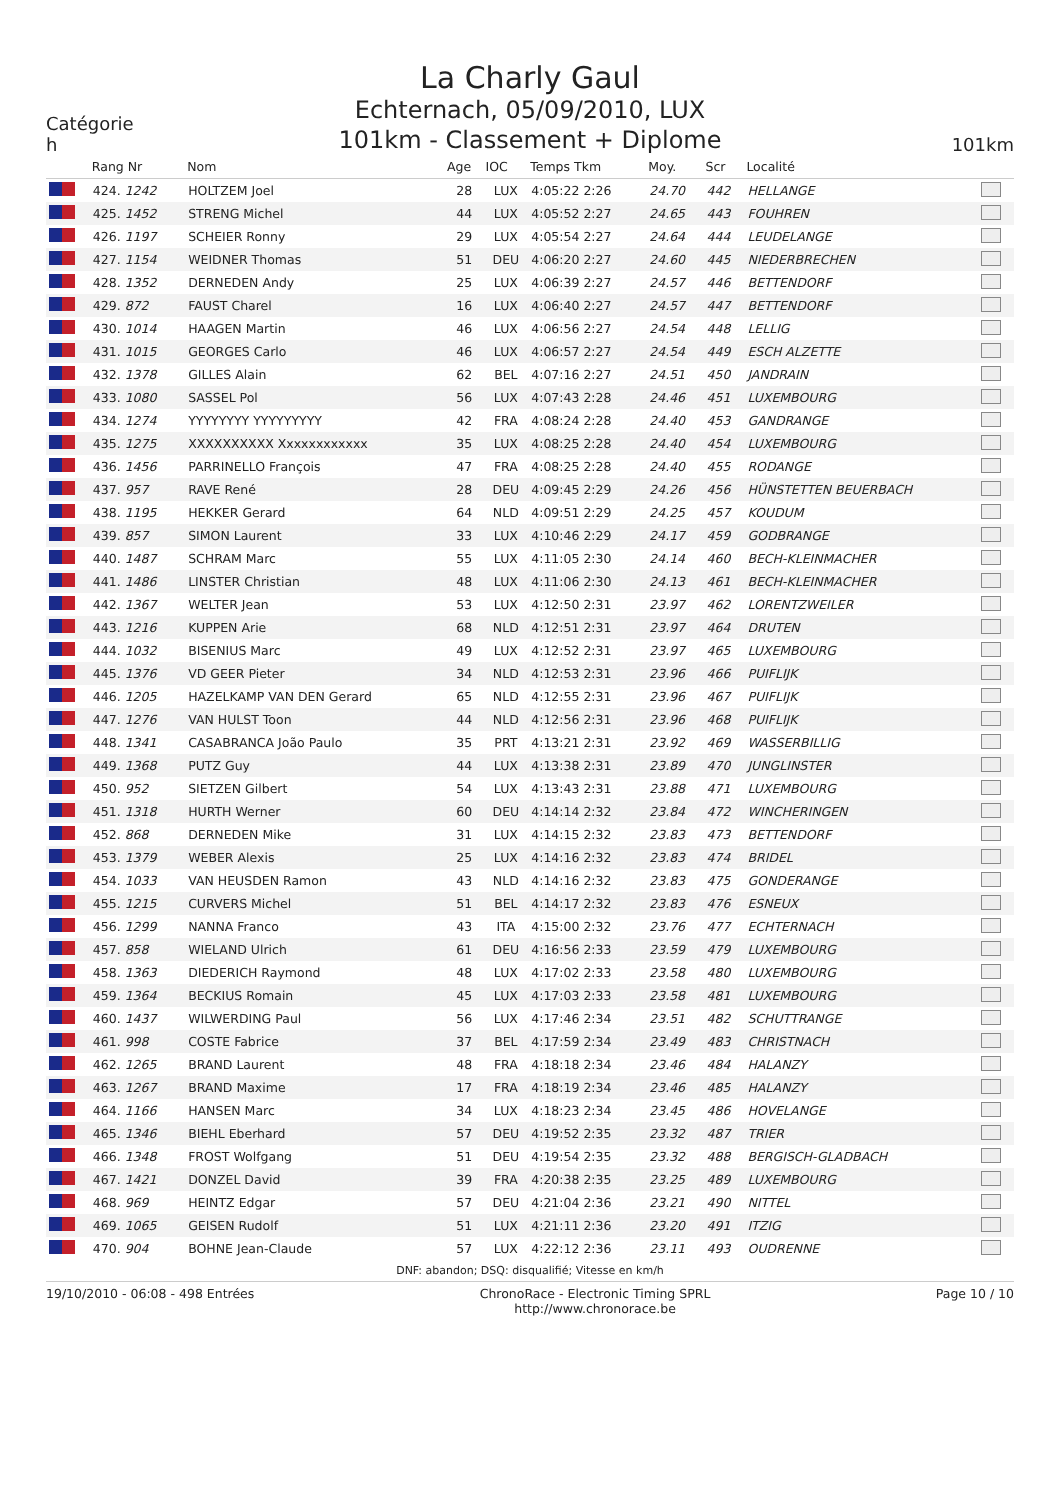Catégorie
h
La Charly Gaul
Echternach, 05/09/2010, LUX
101km - Classement + Diplome
101km
| | Rang Nr | Nom | Age | IOC | Temps Tkm | Moy. | Scr | Localité | |
| --- | --- | --- | --- | --- | --- | --- | --- | --- | --- |
| | 424. 1242 | HOLTZEM Joel | 28 | LUX | 4:05:22 2:26 | 24.70 | 442 | HELLANGE | |
| | 425. 1452 | STRENG Michel | 44 | LUX | 4:05:52 2:27 | 24.65 | 443 | FOUHREN | |
| | 426. 1197 | SCHEIER Ronny | 29 | LUX | 4:05:54 2:27 | 24.64 | 444 | LEUDELANGE | |
| | 427. 1154 | WEIDNER Thomas | 51 | DEU | 4:06:20 2:27 | 24.60 | 445 | NIEDERBRECHEN | |
| | 428. 1352 | DERNEDEN Andy | 25 | LUX | 4:06:39 2:27 | 24.57 | 446 | BETTENDORF | |
| | 429. 872 | FAUST Charel | 16 | LUX | 4:06:40 2:27 | 24.57 | 447 | BETTENDORF | |
| | 430. 1014 | HAAGEN Martin | 46 | LUX | 4:06:56 2:27 | 24.54 | 448 | LELLIG | |
| | 431. 1015 | GEORGES Carlo | 46 | LUX | 4:06:57 2:27 | 24.54 | 449 | ESCH ALZETTE | |
| | 432. 1378 | GILLES Alain | 62 | BEL | 4:07:16 2:27 | 24.51 | 450 | JANDRAIN | |
| | 433. 1080 | SASSEL Pol | 56 | LUX | 4:07:43 2:28 | 24.46 | 451 | LUXEMBOURG | |
| | 434. 1274 | YYYYYYYY YYYYYYYYY | 42 | FRA | 4:08:24 2:28 | 24.40 | 453 | GANDRANGE | |
| | 435. 1275 | XXXXXXXXXX Xxxxxxxxxxxx | 35 | LUX | 4:08:25 2:28 | 24.40 | 454 | LUXEMBOURG | |
| | 436. 1456 | PARRINELLO François | 47 | FRA | 4:08:25 2:28 | 24.40 | 455 | RODANGE | |
| | 437. 957 | RAVE René | 28 | DEU | 4:09:45 2:29 | 24.26 | 456 | HÜNSTETTEN BEUERBACH | |
| | 438. 1195 | HEKKER Gerard | 64 | NLD | 4:09:51 2:29 | 24.25 | 457 | KOUDUM | |
| | 439. 857 | SIMON Laurent | 33 | LUX | 4:10:46 2:29 | 24.17 | 459 | GODBRANGE | |
| | 440. 1487 | SCHRAM Marc | 55 | LUX | 4:11:05 2:30 | 24.14 | 460 | BECH-KLEINMACHER | |
| | 441. 1486 | LINSTER Christian | 48 | LUX | 4:11:06 2:30 | 24.13 | 461 | BECH-KLEINMACHER | |
| | 442. 1367 | WELTER Jean | 53 | LUX | 4:12:50 2:31 | 23.97 | 462 | LORENTZWEILER | |
| | 443. 1216 | KUPPEN Arie | 68 | NLD | 4:12:51 2:31 | 23.97 | 464 | DRUTEN | |
| | 444. 1032 | BISENIUS Marc | 49 | LUX | 4:12:52 2:31 | 23.97 | 465 | LUXEMBOURG | |
| | 445. 1376 | VD GEER Pieter | 34 | NLD | 4:12:53 2:31 | 23.96 | 466 | PUIFLIJK | |
| | 446. 1205 | HAZELKAMP VAN DEN Gerard | 65 | NLD | 4:12:55 2:31 | 23.96 | 467 | PUIFLIJK | |
| | 447. 1276 | VAN HULST Toon | 44 | NLD | 4:12:56 2:31 | 23.96 | 468 | PUIFLIJK | |
| | 448. 1341 | CASABRANCA João Paulo | 35 | PRT | 4:13:21 2:31 | 23.92 | 469 | WASSERBILLIG | |
| | 449. 1368 | PUTZ Guy | 44 | LUX | 4:13:38 2:31 | 23.89 | 470 | JUNGLINSTER | |
| | 450. 952 | SIETZEN Gilbert | 54 | LUX | 4:13:43 2:31 | 23.88 | 471 | LUXEMBOURG | |
| | 451. 1318 | HURTH Werner | 60 | DEU | 4:14:14 2:32 | 23.84 | 472 | WINCHERINGEN | |
| | 452. 868 | DERNEDEN Mike | 31 | LUX | 4:14:15 2:32 | 23.83 | 473 | BETTENDORF | |
| | 453. 1379 | WEBER Alexis | 25 | LUX | 4:14:16 2:32 | 23.83 | 474 | BRIDEL | |
| | 454. 1033 | VAN HEUSDEN Ramon | 43 | NLD | 4:14:16 2:32 | 23.83 | 475 | GONDERANGE | |
| | 455. 1215 | CURVERS Michel | 51 | BEL | 4:14:17 2:32 | 23.83 | 476 | ESNEUX | |
| | 456. 1299 | NANNA Franco | 43 | ITA | 4:15:00 2:32 | 23.76 | 477 | ECHTERNACH | |
| | 457. 858 | WIELAND Ulrich | 61 | DEU | 4:16:56 2:33 | 23.59 | 479 | LUXEMBOURG | |
| | 458. 1363 | DIEDERICH Raymond | 48 | LUX | 4:17:02 2:33 | 23.58 | 480 | LUXEMBOURG | |
| | 459. 1364 | BECKIUS Romain | 45 | LUX | 4:17:03 2:33 | 23.58 | 481 | LUXEMBOURG | |
| | 460. 1437 | WILWERDING Paul | 56 | LUX | 4:17:46 2:34 | 23.51 | 482 | SCHUTTRANGE | |
| | 461. 998 | COSTE Fabrice | 37 | BEL | 4:17:59 2:34 | 23.49 | 483 | CHRISTNACH | |
| | 462. 1265 | BRAND Laurent | 48 | FRA | 4:18:18 2:34 | 23.46 | 484 | HALANZY | |
| | 463. 1267 | BRAND Maxime | 17 | FRA | 4:18:19 2:34 | 23.46 | 485 | HALANZY | |
| | 464. 1166 | HANSEN Marc | 34 | LUX | 4:18:23 2:34 | 23.45 | 486 | HOVELANGE | |
| | 465. 1346 | BIEHL Eberhard | 57 | DEU | 4:19:52 2:35 | 23.32 | 487 | TRIER | |
| | 466. 1348 | FROST Wolfgang | 51 | DEU | 4:19:54 2:35 | 23.32 | 488 | BERGISCH-GLADBACH | |
| | 467. 1421 | DONZEL David | 39 | FRA | 4:20:38 2:35 | 23.25 | 489 | LUXEMBOURG | |
| | 468. 969 | HEINTZ Edgar | 57 | DEU | 4:21:04 2:36 | 23.21 | 490 | NITTEL | |
| | 469. 1065 | GEISEN Rudolf | 51 | LUX | 4:21:11 2:36 | 23.20 | 491 | ITZIG | |
| | 470. 904 | BOHNE Jean-Claude | 57 | LUX | 4:22:12 2:36 | 23.11 | 493 | OUDRENNE | |
DNF: abandon; DSQ: disqualifié; Vitesse en km/h
19/10/2010 - 06:08 - 498 Entrées
ChronoRace - Electronic Timing SPRL
http://www.chronorace.be
Page 10 / 10